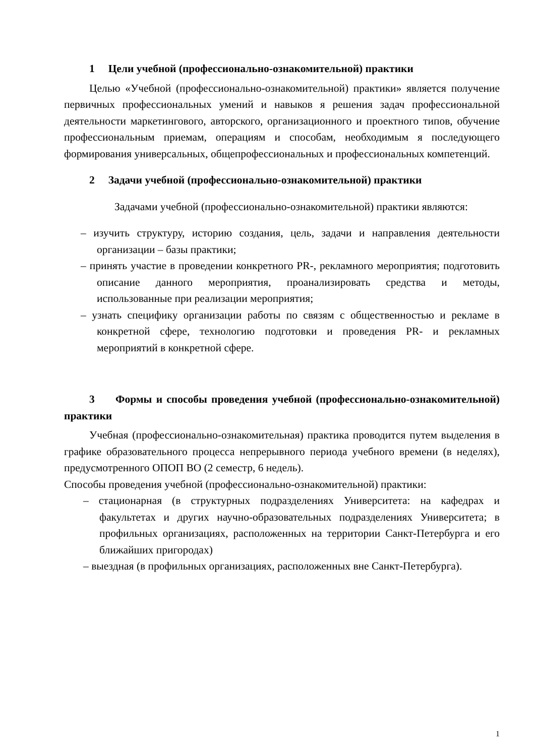1 Цели учебной (профессионально-ознакомительной) практики
Целью «Учебной (профессионально-ознакомительной) практики» является получение первичных профессиональных умений и навыков я решения задач профессиональной деятельности маркетингового, авторского, организационного и проектного типов, обучение профессиональным приемам, операциям и способам, необходимым я последующего формирования универсальных, общепрофессиональных и профессиональных компетенций.
2 Задачи учебной (профессионально-ознакомительной) практики
Задачами учебной (профессионально-ознакомительной) практики являются:
– изучить структуру, историю создания, цель, задачи и направления деятельности организации – базы практики;
– принять участие в проведении конкретного PR-, рекламного мероприятия; подготовить описание данного мероприятия, проанализировать средства и методы, использованные при реализации мероприятия;
– узнать специфику организации работы по связям с общественностью и рекламе в конкретной сфере, технологию подготовки и проведения PR- и рекламных мероприятий в конкретной сфере.
3 Формы и способы проведения учебной (профессионально-ознакомительной) практики
Учебная (профессионально-ознакомительная) практика проводится путем выделения в графике образовательного процесса непрерывного периода учебного времени (в неделях), предусмотренного ОПОП ВО (2 семестр, 6 недель).
Способы проведения учебной (профессионально-ознакомительной) практики:
– стационарная (в структурных подразделениях Университета: на кафедрах и факультетах и других научно-образовательных подразделениях Университета; в профильных организациях, расположенных на территории Санкт-Петербурга и его ближайших пригородах)
– выездная (в профильных организациях, расположенных вне Санкт-Петербурга).
1